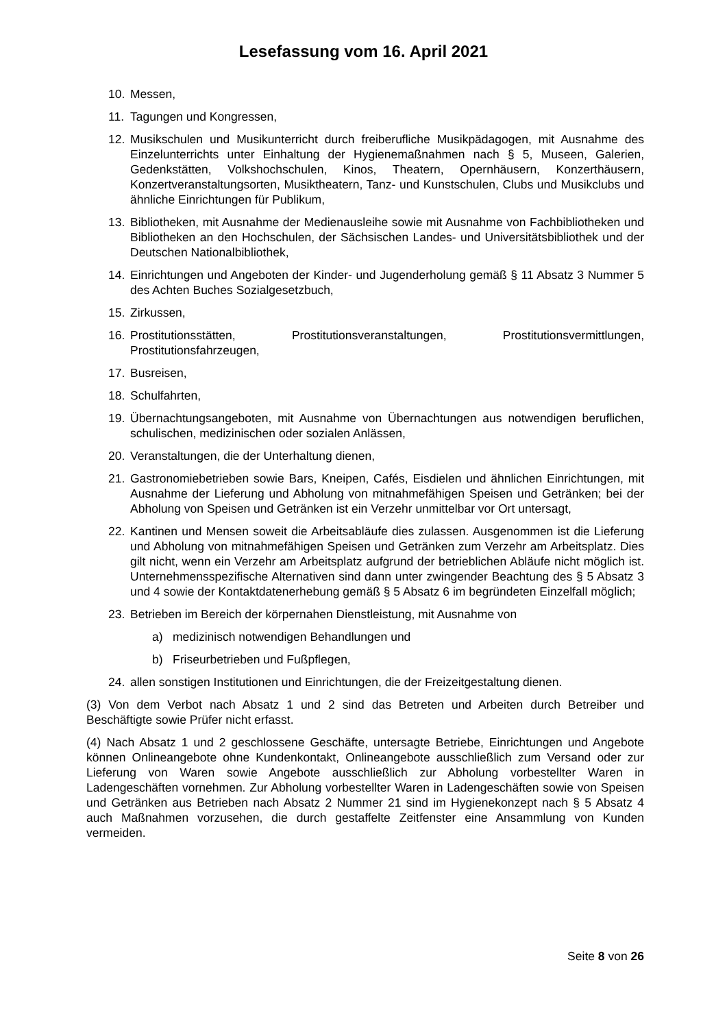Lesefassung vom 16. April 2021
10. Messen,
11. Tagungen und Kongressen,
12. Musikschulen und Musikunterricht durch freiberufliche Musikpädagogen, mit Ausnahme des Einzelunterrichts unter Einhaltung der Hygienemaßnahmen nach § 5, Museen, Galerien, Gedenkstätten, Volkshochschulen, Kinos, Theatern, Opernhäusern, Konzerthäusern, Konzertveranstaltungsorten, Musiktheatern, Tanz- und Kunstschulen, Clubs und Musikclubs und ähnliche Einrichtungen für Publikum,
13. Bibliotheken, mit Ausnahme der Medienausleihe sowie mit Ausnahme von Fachbibliotheken und Bibliotheken an den Hochschulen, der Sächsischen Landes- und Universitätsbibliothek und der Deutschen Nationalbibliothek,
14. Einrichtungen und Angeboten der Kinder- und Jugenderholung gemäß § 11 Absatz 3 Nummer 5 des Achten Buches Sozialgesetzbuch,
15. Zirkussen,
16. Prostitutionsstätten, Prostitutionsveranstaltungen, Prostitutionsvermittlungen, Prostitutionsfahrzeugen,
17. Busreisen,
18. Schulfahrten,
19. Übernachtungsangeboten, mit Ausnahme von Übernachtungen aus notwendigen beruflichen, schulischen, medizinischen oder sozialen Anlässen,
20. Veranstaltungen, die der Unterhaltung dienen,
21. Gastronomiebetrieben sowie Bars, Kneipen, Cafés, Eisdielen und ähnlichen Einrichtungen, mit Ausnahme der Lieferung und Abholung von mitnahmefähigen Speisen und Getränken; bei der Abholung von Speisen und Getränken ist ein Verzehr unmittelbar vor Ort untersagt,
22. Kantinen und Mensen soweit die Arbeitsabläufe dies zulassen. Ausgenommen ist die Lieferung und Abholung von mitnahmefähigen Speisen und Getränken zum Verzehr am Arbeitsplatz. Dies gilt nicht, wenn ein Verzehr am Arbeitsplatz aufgrund der betrieblichen Abläufe nicht möglich ist. Unternehmensspezifische Alternativen sind dann unter zwingender Beachtung des § 5 Absatz 3 und 4 sowie der Kontaktdatenerhebung gemäß § 5 Absatz 6 im begründeten Einzelfall möglich;
23. Betrieben im Bereich der körpernahen Dienstleistung, mit Ausnahme von
a) medizinisch notwendigen Behandlungen und
b) Friseurbetrieben und Fußpflegen,
24. allen sonstigen Institutionen und Einrichtungen, die der Freizeitgestaltung dienen.
(3) Von dem Verbot nach Absatz 1 und 2 sind das Betreten und Arbeiten durch Betreiber und Beschäftigte sowie Prüfer nicht erfasst.
(4) Nach Absatz 1 und 2 geschlossene Geschäfte, untersagte Betriebe, Einrichtungen und Angebote können Onlineangebote ohne Kundenkontakt, Onlineangebote ausschließlich zum Versand oder zur Lieferung von Waren sowie Angebote ausschließlich zur Abholung vorbestellter Waren in Ladengeschäften vornehmen. Zur Abholung vorbestellter Waren in Ladengeschäften sowie von Speisen und Getränken aus Betrieben nach Absatz 2 Nummer 21 sind im Hygienekonzept nach § 5 Absatz 4 auch Maßnahmen vorzusehen, die durch gestaffelte Zeitfenster eine Ansammlung von Kunden vermeiden.
Seite 8 von 26